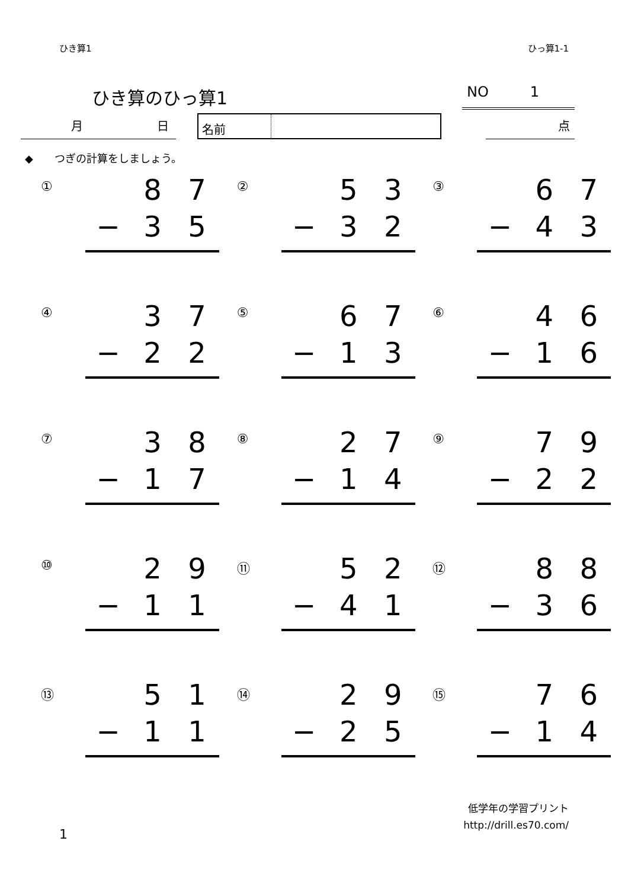ひき算1 ひっ算1-1
ひき算のひっ算1
NO 1
月 日
名前
点
◆　　つぎの計算をしましょう。
| ① 8 7 − 3 5 | ② 5 3 − 3 2 | ③ 6 7 − 4 3 |
| ④ 3 7 − 2 2 | ⑤ 6 7 − 1 3 | ⑥ 4 6 − 1 6 |
| ⑦ 3 8 − 1 7 | ⑧ 2 7 − 1 4 | ⑨ 7 9 − 2 2 |
| ⑩ 2 9 − 1 1 | ⑪ 5 2 − 4 1 | ⑫ 8 8 − 3 6 |
| ⑬ 5 1 − 1 1 | ⑭ 2 9 − 2 5 | ⑮ 7 6 − 1 4 |
1
低学年の学習プリント
http://drill.es70.com/